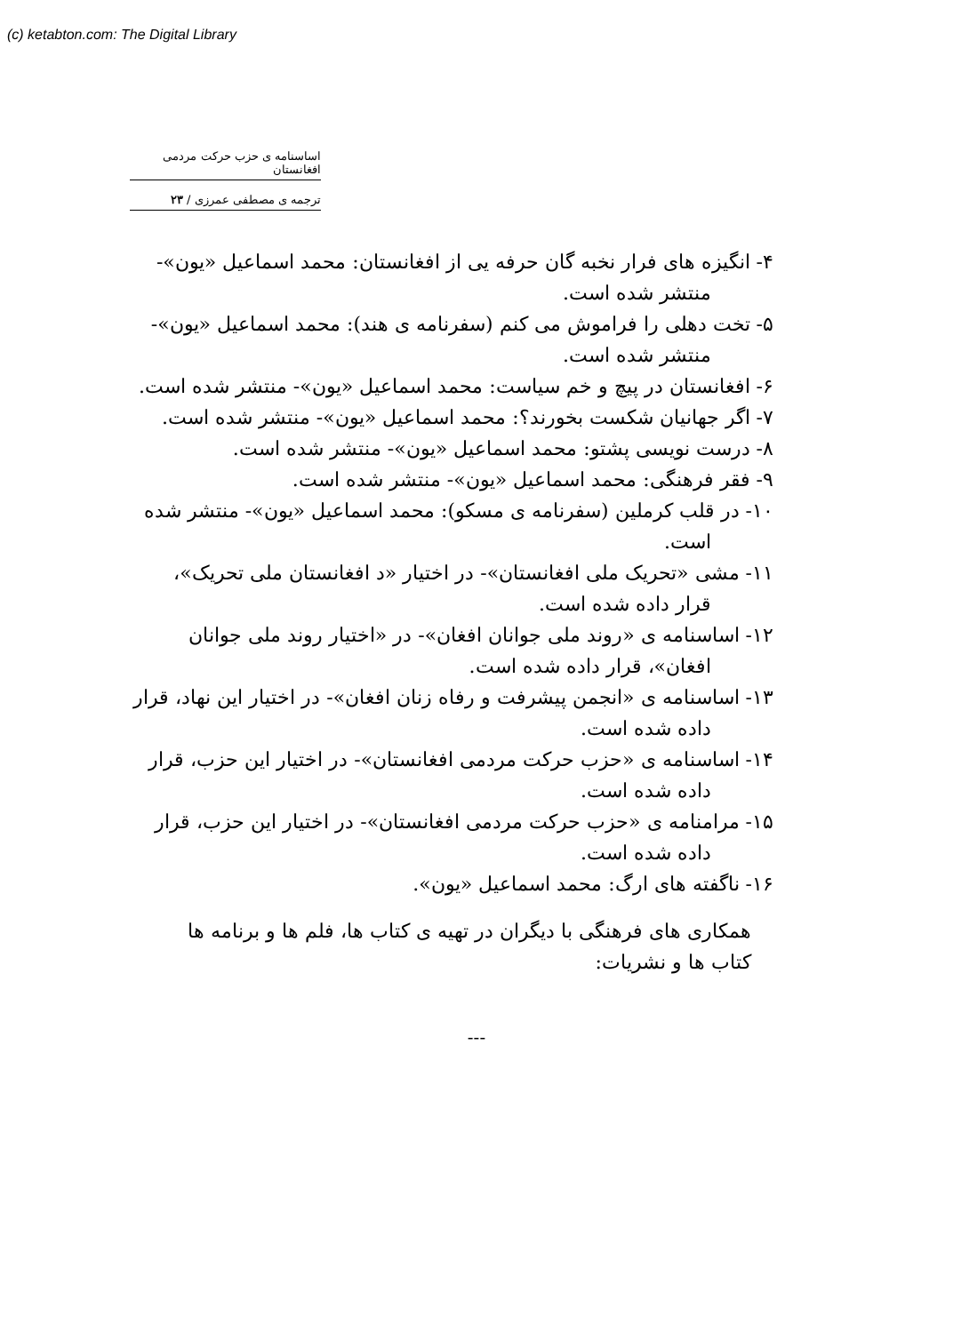(c) ketabton.com: The Digital Library
اساسنامه ی حزب حرکت مردمی افغانستان
ترجمه ی مصطفی عمرزی / ۲۳
۴- انگیزه های فرار نخبه گان حرفه یی از افغانستان: محمد اسماعیل «یون»- منتشر شده است.
۵- تخت دهلی را فراموش می کنم (سفرنامه ی هند): محمد اسماعیل «یون»- منتشر شده است.
۶- افغانستان در پیچ و خم سیاست: محمد اسماعیل «یون»- منتشر شده است.
۷- اگر جهانیان شکست بخورند؟: محمد اسماعیل «یون»- منتشر شده است.
۸- درست نویسی پشتو: محمد اسماعیل «یون»- منتشر شده است.
۹- فقر فرهنگی: محمد اسماعیل «یون»- منتشر شده است.
۱۰- در قلب کرملین (سفرنامه ی مسکو): محمد اسماعیل «یون»- منتشر شده است.
۱۱- مشی «تحریک ملی افغانستان»- در اختیار «د افغانستان ملی تحریک»، قرار داده شده است.
۱۲- اساسنامه ی «روند ملی جوانان افغان»- در «اختیار روند ملی جوانان افغان»، قرار داده شده است.
۱۳- اساسنامه ی «انجمن پیشرفت و رفاه زنان افغان»- در اختیار این نهاد، قرار داده شده است.
۱۴- اساسنامه ی «حزب حرکت مردمی افغانستان»- در اختیار این حزب، قرار داده شده است.
۱۵- مرامنامه ی «حزب حرکت مردمی افغانستان»- در اختیار این حزب، قرار داده شده است.
۱۶- ناگفته های ارگ: محمد اسماعیل «یون».
همکاری های فرهنگی با دیگران در تهیه ی کتاب ها، فلم ها و برنامه ها
کتاب ها و نشریات:
---